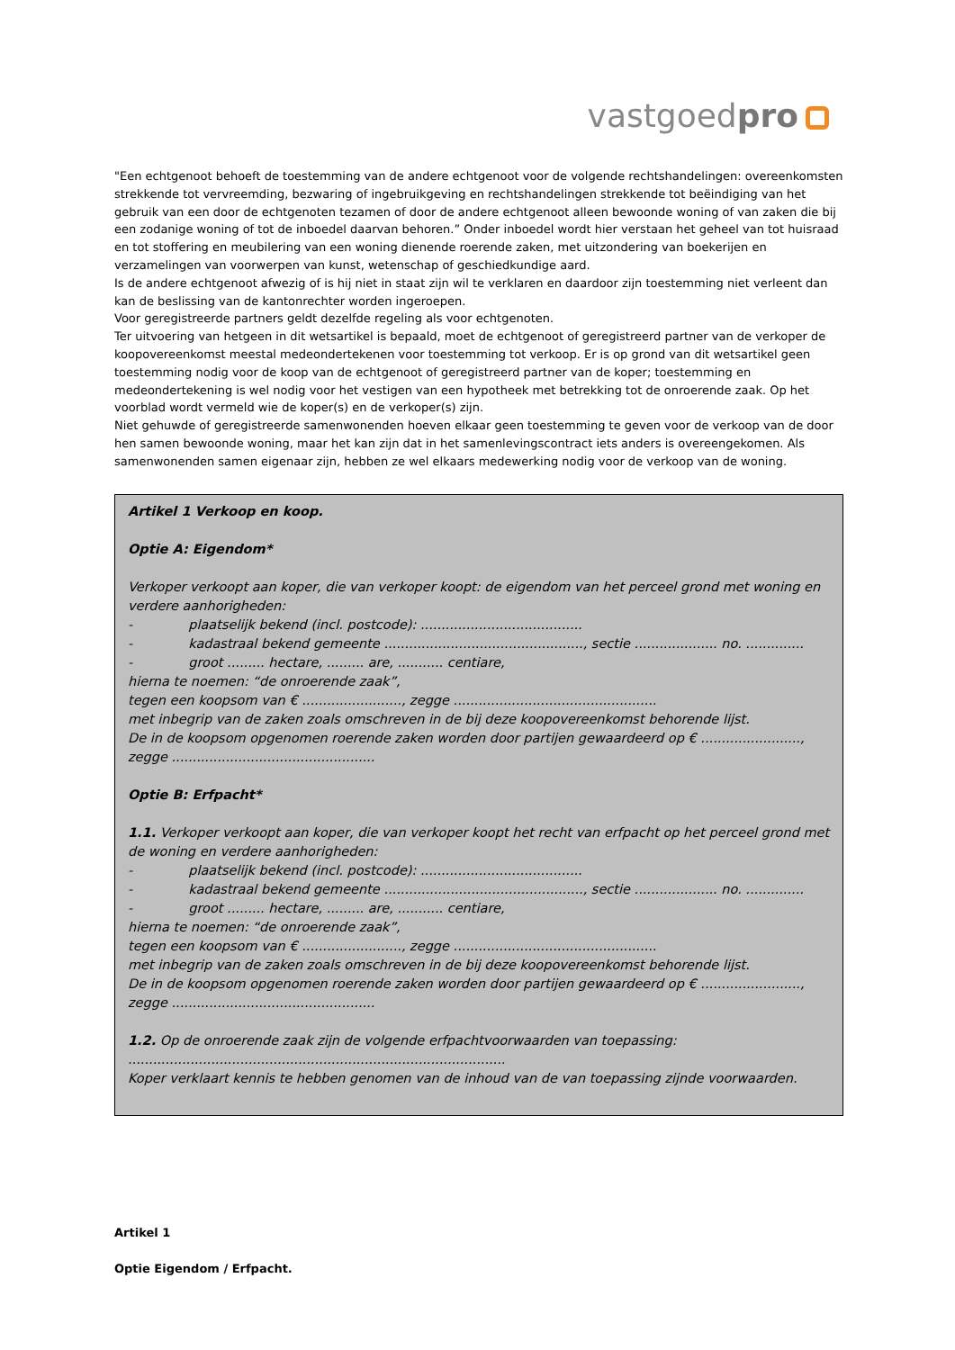vastgoedpro
"Een echtgenoot behoeft de toestemming van de andere echtgenoot voor de volgende rechtshandelingen: overeenkomsten strekkende tot vervreemding, bezwaring of ingebruikgeving en rechtshandelingen strekkende tot beëindiging van het gebruik van een door de echtgenoten tezamen of door de andere echtgenoot alleen bewoonde woning of van zaken die bij een zodanige woning of tot de inboedel daarvan behoren.” Onder inboedel wordt hier verstaan het geheel van tot huisraad en tot stoffering en meubilering van een woning dienende roerende zaken, met uitzondering van boekerijen en verzamelingen van voorwerpen van kunst, wetenschap of geschiedkundige aard.
Is de andere echtgenoot afwezig of is hij niet in staat zijn wil te verklaren en daardoor zijn toestemming niet verleent dan kan de beslissing van de kantonrechter worden ingeroepen.
Voor geregistreerde partners geldt dezelfde regeling als voor echtgenoten.
Ter uitvoering van hetgeen in dit wetsartikel is bepaald, moet de echtgenoot of geregistreerd partner van de verkoper de koopovereenkomst meestal medeondertekenen voor toestemming tot verkoop. Er is op grond van dit wetsartikel geen toestemming nodig voor de koop van de echtgenoot of geregistreerd partner van de koper; toestemming en medeondertekening is wel nodig voor het vestigen van een hypotheek met betrekking tot de onroerende zaak. Op het voorblad wordt vermeld wie de koper(s) en de verkoper(s) zijn.
Niet gehuwde of geregistreerde samenwonenden hoeven elkaar geen toestemming te geven voor de verkoop van de door hen samen bewoonde woning, maar het kan zijn dat in het samenlevingscontract iets anders is overeengekomen. Als samenwonenden samen eigenaar zijn, hebben ze wel elkaars medewerking nodig voor de verkoop van de woning.
Artikel 1 Verkoop en koop.
Optie A: Eigendom*
Verkoper verkoopt aan koper, die van verkoper koopt: de eigendom van het perceel grond met woning en verdere aanhorigheden:
- plaatselijk bekend (incl. postcode): .......................................
- kadastraal bekend gemeente ................................................, sectie .................... no. ..............
- groot ......... hectare, ......... are, ........... centiare,
hierna te noemen: “de onroerende zaak”,
tegen een koopsom van € ........................, zegge .................................................
met inbegrip van de zaken zoals omschreven in de bij deze koopovereenkomst behorende lijst.
De in de koopsom opgenomen roerende zaken worden door partijen gewaardeerd op € ........................, zegge .................................................
Optie B: Erfpacht*
1.1. Verkoper verkoopt aan koper, die van verkoper koopt het recht van erfpacht op het perceel grond met de woning en verdere aanhorigheden:
- plaatselijk bekend (incl. postcode): .......................................
- kadastraal bekend gemeente ................................................, sectie .................... no. ..............
- groot ......... hectare, ......... are, ........... centiare,
hierna te noemen: “de onroerende zaak”,
tegen een koopsom van € ........................, zegge .................................................
met inbegrip van de zaken zoals omschreven in de bij deze koopovereenkomst behorende lijst.
De in de koopsom opgenomen roerende zaken worden door partijen gewaardeerd op € ........................, zegge .................................................
1.2. Op de onroerende zaak zijn de volgende erfpachtvoorwaarden van toepassing: ...........................................................................................
Koper verklaart kennis te hebben genomen van de inhoud van de van toepassing zijnde voorwaarden.
Artikel 1
Optie Eigendom / Erfpacht.